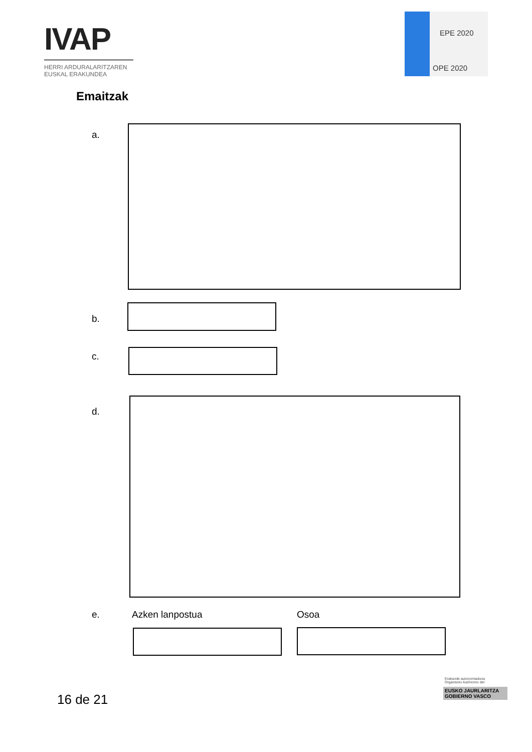IVAP
HERRI ARDURALARITZAREN
EUSKAL ERAKUNDEA
EPE 2020
OPE 2020
Emaitzak
a.
b.
c.
d.
e. Azken lanpostua Osoa
16 de 21
Erakunde autonomiaduna
Organismo Autónomo del
EUSKO JAURLARITZA
GOBIERNO VASCO